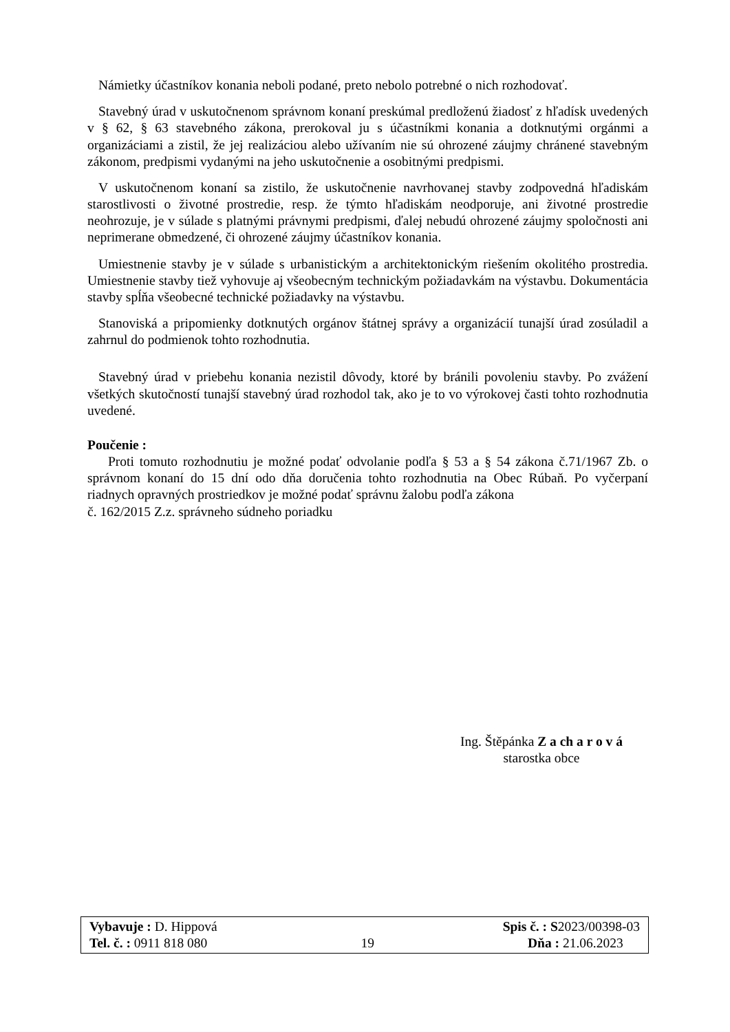Námietky účastníkov konania neboli podané, preto nebolo potrebné o nich rozhodovať.
Stavebný úrad v uskutočnenom správnom konaní preskúmal predloženú žiadosť z hľadísk uvedených v § 62, § 63 stavebného zákona, prerokoval ju s účastníkmi konania a dotknutými orgánmi a organizáciami a zistil, že jej realizáciou alebo užívaním nie sú ohrozené záujmy chránené stavebným zákonom, predpismi vydanými na jeho uskutočnenie a osobitnými predpismi.
V uskutočnenom konaní sa zistilo, že uskutočnenie navrhovanej stavby zodpovedná hľadiskám starostlivosti o životné prostredie, resp. že týmto hľadiskám neodporuje, ani životné prostredie neohrozuje, je v súlade s platnými právnymi predpismi, ďalej nebudú ohrozené záujmy spoločnosti ani neprimerane obmedzené, či ohrozené záujmy účastníkov konania.
Umiestnenie stavby je v súlade s urbanistickým a architektonickým riešením okolitého prostredia. Umiestnenie stavby tiež vyhovuje aj všeobecným technickým požiadavkám na výstavbu. Dokumentácia stavby spĺňa všeobecné technické požiadavky na výstavbu.
Stanoviská a pripomienky dotknutých orgánov štátnej správy a organizácií tunajší úrad zosúladil a zahrnul do podmienok tohto rozhodnutia.
Stavebný úrad v priebehu konania nezistil dôvody, ktoré by bránili povoleniu stavby. Po zvážení všetkých skutočností tunajší stavebný úrad rozhodol tak, ako je to vo výrokovej časti tohto rozhodnutia uvedené.
Poučenie :
Proti tomuto rozhodnutiu je možné podať odvolanie podľa § 53 a § 54 zákona č.71/1967 Zb. o správnom konaní do 15 dní odo dňa doručenia tohto rozhodnutia na Obec Rúbaň. Po vyčerpaní riadnych opravných prostriedkov je možné podať správnu žalobu podľa zákona
č. 162/2015 Z.z. správneho súdneho poriadku
Ing. Štěpánka Z a ch a r o v á
starostka obce
Vybavuje : D. Hippová Spis č. : S2023/00398-03
Tel. č. : 0911 818 080 19 Dňa : 21.06.2023